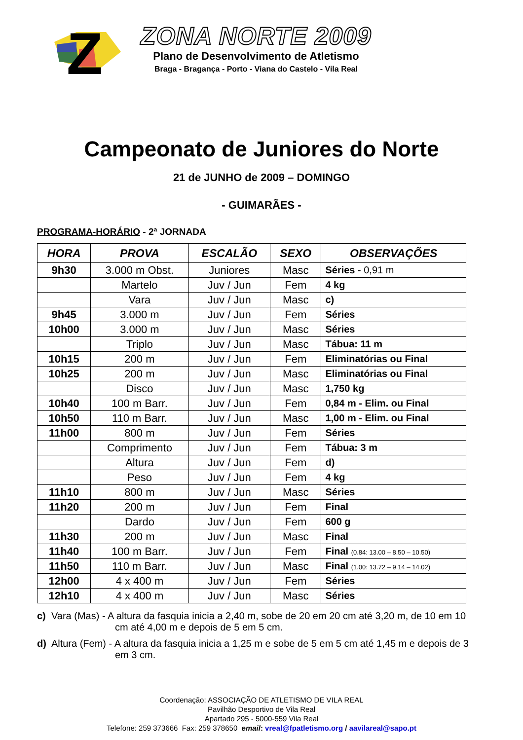Z
ZONA NORTE 2009
Plano de Desenvolvimento de Atletismo
Braga - Bragança - Porto - Viana do Castelo - Vila Real
Campeonato de Juniores do Norte
21 de JUNHO de 2009 – DOMINGO
- GUIMARÃES -
PROGRAMA-HORÁRIO - 2ª JORNADA
| HORA | PROVA | ESCALÃO | SEXO | OBSERVAÇÕES |
| --- | --- | --- | --- | --- |
| 9h30 | 3.000 m Obst. | Juniores | Masc | Séries - 0,91 m |
| | Martelo | Juv / Jun | Fem | 4 kg |
| | Vara | Juv / Jun | Masc | c) |
| 9h45 | 3.000 m | Juv / Jun | Fem | Séries |
| 10h00 | 3.000 m | Juv / Jun | Masc | Séries |
| | Triplo | Juv / Jun | Masc | Tábua: 11 m |
| 10h15 | 200 m | Juv / Jun | Fem | Eliminatórias ou Final |
| 10h25 | 200 m | Juv / Jun | Masc | Eliminatórias ou Final |
| | Disco | Juv / Jun | Masc | 1,750 kg |
| 10h40 | 100 m Barr. | Juv / Jun | Fem | 0,84 m - Elim. ou Final |
| 10h50 | 110 m Barr. | Juv / Jun | Masc | 1,00 m - Elim. ou Final |
| 11h00 | 800 m | Juv / Jun | Fem | Séries |
| | Comprimento | Juv / Jun | Fem | Tábua: 3 m |
| | Altura | Juv / Jun | Fem | d) |
| | Peso | Juv / Jun | Fem | 4 kg |
| 11h10 | 800 m | Juv / Jun | Masc | Séries |
| 11h20 | 200 m | Juv / Jun | Fem | Final |
| | Dardo | Juv / Jun | Fem | 600 g |
| 11h30 | 200 m | Juv / Jun | Masc | Final |
| 11h40 | 100 m Barr. | Juv / Jun | Fem | Final (0.84: 13.00 – 8.50 – 10.50) |
| 11h50 | 110 m Barr. | Juv / Jun | Masc | Final (1.00: 13.72 – 9.14 – 14.02) |
| 12h00 | 4 x 400 m | Juv / Jun | Fem | Séries |
| 12h10 | 4 x 400 m | Juv / Jun | Masc | Séries |
c) Vara (Mas) - A altura da fasquia inicia a 2,40 m, sobe de 20 em 20 cm até 3,20 m, de 10 em 10 cm até 4,00 m e depois de 5 em 5 cm.
d) Altura (Fem) - A altura da fasquia inicia a 1,25 m e sobe de 5 em 5 cm até 1,45 m e depois de 3 em 3 cm.
Coordenação: ASSOCIAÇÃO DE ATLETISMO DE VILA REAL
Pavilhão Desportivo de Vila Real
Apartado 295 - 5000-559 Vila Real
Telefone: 259 373666 Fax: 259 378650 email: vreal@fpatletismo.org / aavilareal@sapo.pt